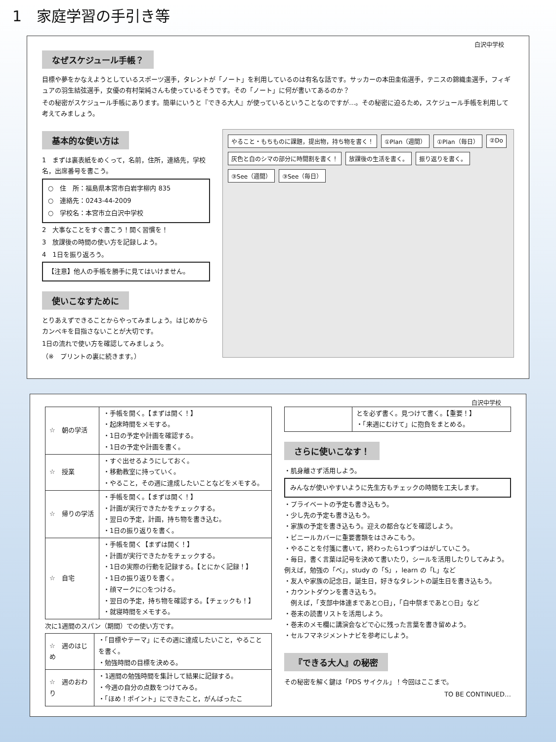1　家庭学習の手引き等
白沢中学校
なぜスケジュール手帳？
目標や夢をかなえようとしているスポーツ選手，タレントが「ノート」を利用しているのは有名な話です。サッカーの本田圭佑選手，テニスの錦織圭選手，フィギュアの羽生結弦選手，女優の有村架純さんも使っているそうです。その「ノート」に何が書いてあるのか？
その秘密がスケジュール手帳にあります。簡単にいうと『できる大人』が使っているということなのですが…。その秘密に迫るため，スケジュール手帳を利用して考えてみましょう。
基本的な使い方は
1　まずは裏表紙をめくって，名前，住所，連絡先，学校名，出席番号を書こう。
○　住　所：福島県本宮市白岩字柳内 835
○　連絡先：0243-44-2009
○　学校名：本宮市立白沢中学校
2　大事なことをすぐ書こう！開く習慣を！
3　放課後の時間の使い方を記録しよう。
4　1日を振り返ろう。
【注意】他人の手帳を勝手に見てはいけません。
使いこなすために
とりあえずできることからやってみましょう。はじめからカンペキを目指さないことが大切です。
1日の流れで使い方を確認してみましょう。
（※　プリントの裏に続きます。）
やること・もちものに課題，提出物，持ち物を書く！ ①Plan（週間） ①Plan（毎日） ②Do 灰色と白のシマの部分に時間割を書く！ 放課後の生活を書く。 振り返りを書く。 ③See（週間） ③See（毎日）
白沢中学校
| ☆ 朝の学活 | ・手帳を開く。【まずは開く！】 ・起床時間をメモする。 ・1日の予定や計画を確認する。 ・1日の予定や計画を書く。 |
| ☆ 授業 | ・すぐ出せるようにしておく。 ・移動教室に持っていく。 ・やること，その週に達成したいことなどをメモする。 |
| ☆ 帰りの学活 | ・手帳を開く。【まずは開く！】 ・計画が実行できたかをチェックする。 ・翌日の予定，計画，持ち物を書き込む。 ・1日の振り返りを書く。 |
| ☆ 自宅 | ・手帳を開く【まずは開く！】 ・計画が実行できたかをチェックする。 ・1日の実際の行動を記録する。【とにかく記録！】 ・1日の振り返りを書く。 ・顔マークに○をつける。 ・翌日の予定，持ち物を確認する。【チェックも！】 ・就寝時間をメモする。 |
次に1週間のスパン（期間）での使い方です。
| ☆ 週のはじめ | ・「目標やテーマ」にその週に達成したいこと，やることを書く。 ・勉強時間の目標を決める。 |
| ☆ 週のおわり | ・1週間の勉強時間を集計して結果に記録する。 ・今週の自分の点数をつけてみる。 ・「ほめ！ポイント」にできたこと，がんばったこ |
| | とを必ず書く。見つけて書く。【重要！】 ・「来週にむけて」に抱負をまとめる。 |
さらに使いこなす！
・肌身離さず活用しよう。
みんなが使いやすいように先生方もチェックの時間を工夫します。
・プライベートの予定も書き込もう。
・少し先の予定も書き込もう。
・家族の予定を書き込もう。迎えの都合などを確認しよう。
・ビニールカバーに重要書類をはさみこもう。
・やることを付箋に書いて，終わったら1つずつはがしていこう。
・毎日，書く言葉は記号を決めて書いたり，シールを活用したりしてみよう。例えば，勉強の「べ」，study の「S」，learn の「L」など
・友人や家族の記念日，誕生日，好きなタレントの誕生日を書き込もう。
・カウントダウンを書き込もう。
　例えば，「支部中体連まであと○日」，「白中祭まであと○日」など
・巻末の読書リストを活用しよう。
・巻末のメモ欄に講演会などで心に残った言葉を書き留めよう。
・セルフマネジメントナビを参考にしよう。
『できる大人』の秘密
その秘密を解く鍵は「PDS サイクル」！今回はここまで。
TO BE CONTINUED…